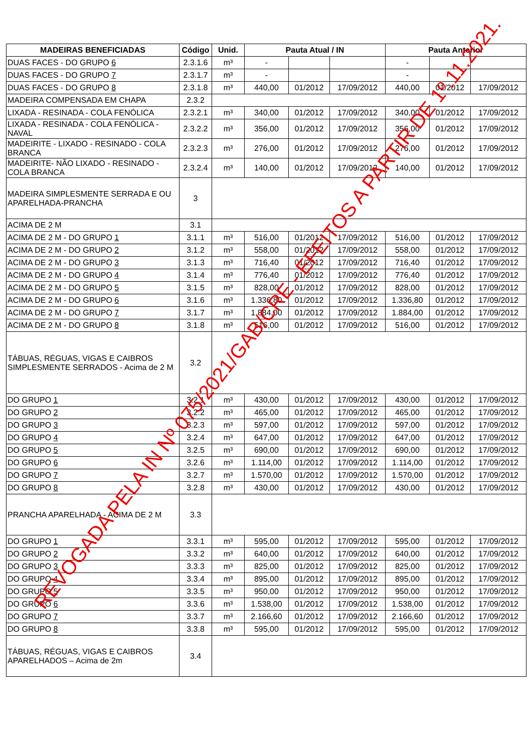| MADEIRAS BENEFICIADAS | Código | Unid. | Pauta Atual / IN | | | Pauta Anterior | | |
| --- | --- | --- | --- | --- | --- | --- | --- | --- |
| DUAS FACES - DO GRUPO 6 | 2.3.1.6 | m³ | - | | | - | | |
| DUAS FACES - DO GRUPO 7 | 2.3.1.7 | m³ | - | | | - | | |
| DUAS FACES - DO GRUPO 8 | 2.3.1.8 | m³ | 440,00 | 01/2012 | 17/09/2012 | 440,00 | 01/2012 | 17/09/2012 |
| MADEIRA COMPENSADA EM CHAPA | 2.3.2 | | | | | | | |
| LIXADA - RESINADA - COLA FENÓLICA | 2.3.2.1 | m³ | 340,00 | 01/2012 | 17/09/2012 | 340,00 | 01/2012 | 17/09/2012 |
| LIXADA - RESINADA - COLA FENÓLICA - NAVAL | 2.3.2.2 | m³ | 356,00 | 01/2012 | 17/09/2012 | 356,00 | 01/2012 | 17/09/2012 |
| MADEIRITE - LIXADO - RESINADO - COLA BRANCA | 2.3.2.3 | m³ | 276,00 | 01/2012 | 17/09/2012 | 276,00 | 01/2012 | 17/09/2012 |
| MADEIRITE- NÃO LIXADO - RESINADO - COLA BRANCA | 2.3.2.4 | m³ | 140,00 | 01/2012 | 17/09/2012 | 140,00 | 01/2012 | 17/09/2012 |
| MADEIRA SIMPLESMENTE SERRADA E OU APARELHADA-PRANCHA | 3 | | | | | | | |
| ACIMA DE 2 M | 3.1 | | | | | | | |
| ACIMA DE 2 M - DO GRUPO 1 | 3.1.1 | m³ | 516,00 | 01/2012 | 17/09/2012 | 516,00 | 01/2012 | 17/09/2012 |
| ACIMA DE 2 M - DO GRUPO 2 | 3.1.2 | m³ | 558,00 | 01/2012 | 17/09/2012 | 558,00 | 01/2012 | 17/09/2012 |
| ACIMA DE 2 M - DO GRUPO 3 | 3.1.3 | m³ | 716,40 | 01/2012 | 17/09/2012 | 716,40 | 01/2012 | 17/09/2012 |
| ACIMA DE 2 M - DO GRUPO 4 | 3.1.4 | m³ | 776,40 | 01/2012 | 17/09/2012 | 776,40 | 01/2012 | 17/09/2012 |
| ACIMA DE 2 M - DO GRUPO 5 | 3.1.5 | m³ | 828,00 | 01/2012 | 17/09/2012 | 828,00 | 01/2012 | 17/09/2012 |
| ACIMA DE 2 M - DO GRUPO 6 | 3.1.6 | m³ | 1.336,80 | 01/2012 | 17/09/2012 | 1.336,80 | 01/2012 | 17/09/2012 |
| ACIMA DE 2 M - DO GRUPO 7 | 3.1.7 | m³ | 1.884,00 | 01/2012 | 17/09/2012 | 1.884,00 | 01/2012 | 17/09/2012 |
| ACIMA DE 2 M - DO GRUPO 8 | 3.1.8 | m³ | 516,00 | 01/2012 | 17/09/2012 | 516,00 | 01/2012 | 17/09/2012 |
| TÁBUAS, RÉGUAS, VIGAS E CAIBROS SIMPLESMENTE SERRADOS - Acima de 2 M | 3.2 | | | | | | | |
| DO GRUPO 1 | 3.2.1 | m³ | 430,00 | 01/2012 | 17/09/2012 | 430,00 | 01/2012 | 17/09/2012 |
| DO GRUPO 2 | 3.2.2 | m³ | 465,00 | 01/2012 | 17/09/2012 | 465,00 | 01/2012 | 17/09/2012 |
| DO GRUPO 3 | 3.2.3 | m³ | 597,00 | 01/2012 | 17/09/2012 | 597,00 | 01/2012 | 17/09/2012 |
| DO GRUPO 4 | 3.2.4 | m³ | 647,00 | 01/2012 | 17/09/2012 | 647,00 | 01/2012 | 17/09/2012 |
| DO GRUPO 5 | 3.2.5 | m³ | 690,00 | 01/2012 | 17/09/2012 | 690,00 | 01/2012 | 17/09/2012 |
| DO GRUPO 6 | 3.2.6 | m³ | 1.114,00 | 01/2012 | 17/09/2012 | 1.114,00 | 01/2012 | 17/09/2012 |
| DO GRUPO 7 | 3.2.7 | m³ | 1.570,00 | 01/2012 | 17/09/2012 | 1.570,00 | 01/2012 | 17/09/2012 |
| DO GRUPO 8 | 3.2.8 | m³ | 430,00 | 01/2012 | 17/09/2012 | 430,00 | 01/2012 | 17/09/2012 |
| PRANCHA APARELHADA - ACIMA DE 2 M | 3.3 | | | | | | | |
| DO GRUPO 1 | 3.3.1 | m³ | 595,00 | 01/2012 | 17/09/2012 | 595,00 | 01/2012 | 17/09/2012 |
| DO GRUPO 2 | 3.3.2 | m³ | 640,00 | 01/2012 | 17/09/2012 | 640,00 | 01/2012 | 17/09/2012 |
| DO GRUPO 3 | 3.3.3 | m³ | 825,00 | 01/2012 | 17/09/2012 | 825,00 | 01/2012 | 17/09/2012 |
| DO GRUPO 4 | 3.3.4 | m³ | 895,00 | 01/2012 | 17/09/2012 | 895,00 | 01/2012 | 17/09/2012 |
| DO GRUPO 5 | 3.3.5 | m³ | 950,00 | 01/2012 | 17/09/2012 | 950,00 | 01/2012 | 17/09/2012 |
| DO GRUPO 6 | 3.3.6 | m³ | 1.538,00 | 01/2012 | 17/09/2012 | 1.538,00 | 01/2012 | 17/09/2012 |
| DO GRUPO 7 | 3.3.7 | m³ | 2.166,60 | 01/2012 | 17/09/2012 | 2.166,60 | 01/2012 | 17/09/2012 |
| DO GRUPO 8 | 3.3.8 | m³ | 595,00 | 01/2012 | 17/09/2012 | 595,00 | 01/2012 | 17/09/2012 |
| TÁBUAS, RÉGUAS, VIGAS E CAIBROS APARELHADOS – Acima de 2m | 3.4 | | | | | | | |
REVOGADA PELA IN Nº 075/2021/GAB/CRE - EFEITOS A PARTIR DE 1º.11.2021.